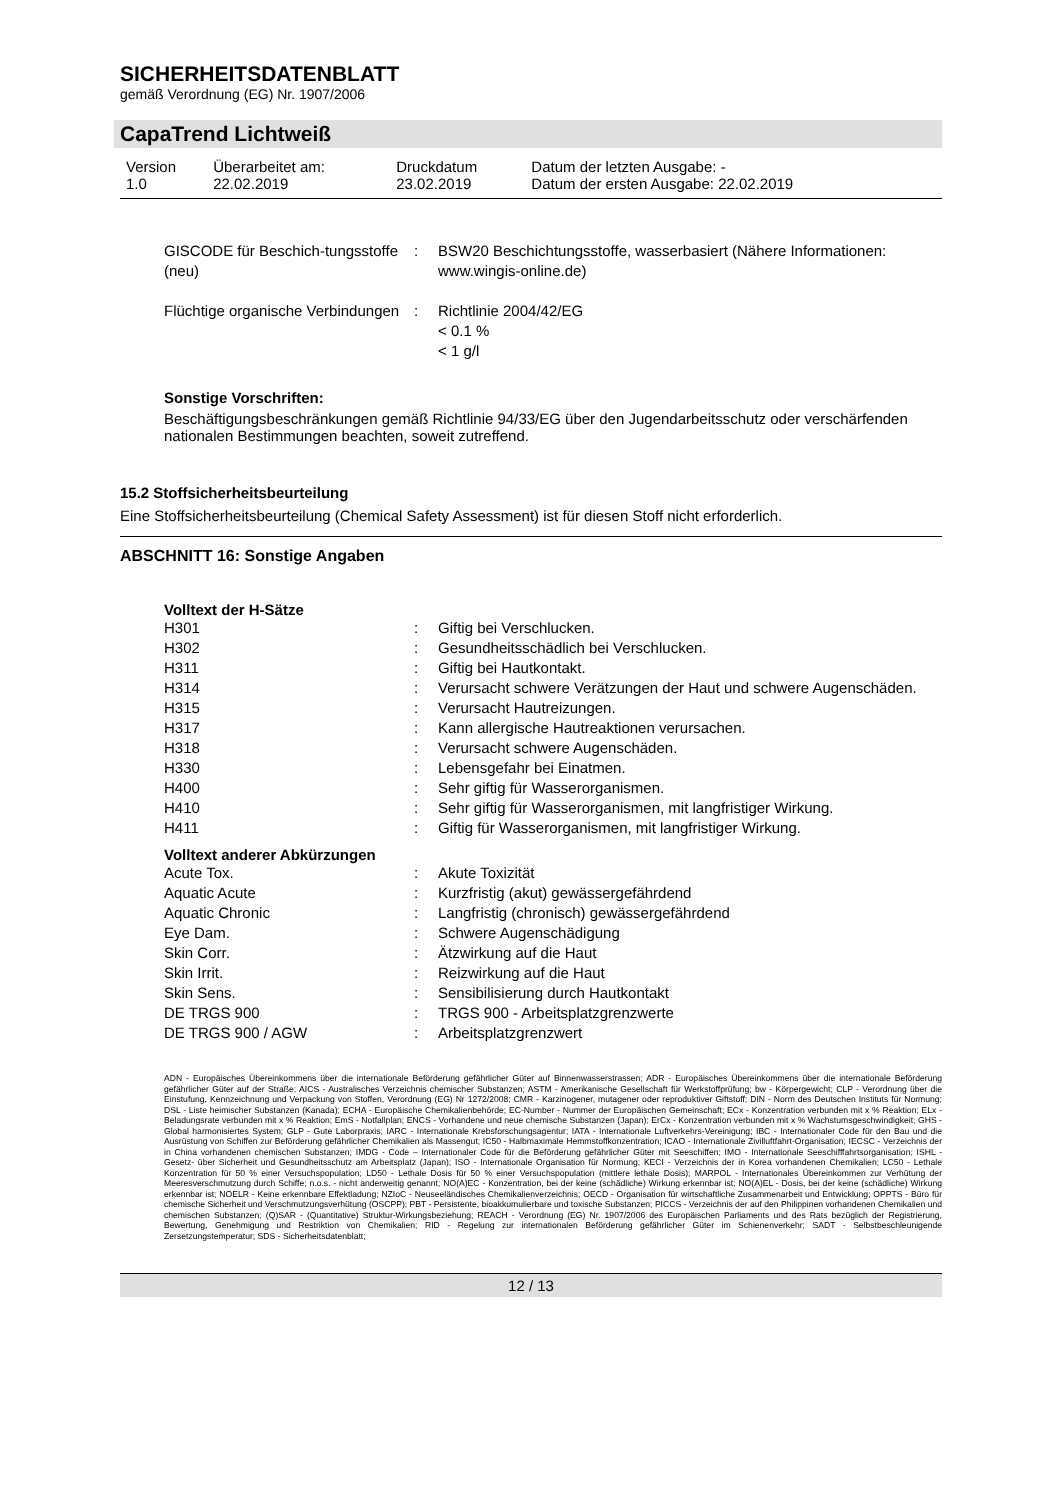SICHERHEITSDATENBLATT
gemäß Verordnung (EG) Nr. 1907/2006
CapaTrend Lichtweiß
| Version 1.0 | Überarbeitet am: 22.02.2019 | Druckdatum 23.02.2019 | Datum der letzten Ausgabe: - Datum der ersten Ausgabe: 22.02.2019 |
| GISCODE für Beschich-tungsstoffe (neu) | : | BSW20 Beschichtungsstoffe, wasserbasiert (Nähere Informationen: www.wingis-online.de) |
| Flüchtige organische Verbindungen | : | Richtlinie 2004/42/EG < 0.1 % < 1 g/l |
Sonstige Vorschriften:
Beschäftigungsbeschränkungen gemäß Richtlinie 94/33/EG über den Jugendarbeitsschutz oder verschärfenden nationalen Bestimmungen beachten, soweit zutreffend.
15.2 Stoffsicherheitsbeurteilung
Eine Stoffsicherheitsbeurteilung (Chemical Safety Assessment) ist für diesen Stoff nicht erforderlich.
ABSCHNITT 16: Sonstige Angaben
Volltext der H-Sätze
| H301 | : | Giftig bei Verschlucken. |
| H302 | : | Gesundheitsschädlich bei Verschlucken. |
| H311 | : | Giftig bei Hautkontakt. |
| H314 | : | Verursacht schwere Verätzungen der Haut und schwere Augenschäden. |
| H315 | : | Verursacht Hautreizungen. |
| H317 | : | Kann allergische Hautreaktionen verursachen. |
| H318 | : | Verursacht schwere Augenschäden. |
| H330 | : | Lebensgefahr bei Einatmen. |
| H400 | : | Sehr giftig für Wasserorganismen. |
| H410 | : | Sehr giftig für Wasserorganismen, mit langfristiger Wirkung. |
| H411 | : | Giftig für Wasserorganismen, mit langfristiger Wirkung. |
Volltext anderer Abkürzungen
| Acute Tox. | : | Akute Toxizität |
| Aquatic Acute | : | Kurzfristig (akut) gewässergefährdend |
| Aquatic Chronic | : | Langfristig (chronisch) gewässergefährdend |
| Eye Dam. | : | Schwere Augenschädigung |
| Skin Corr. | : | Ätzwirkung auf die Haut |
| Skin Irrit. | : | Reizwirkung auf die Haut |
| Skin Sens. | : | Sensibilisierung durch Hautkontakt |
| DE TRGS 900 | : | TRGS 900 - Arbeitsplatzgrenzwerte |
| DE TRGS 900 / AGW | : | Arbeitsplatzgrenzwert |
ADN - Europäisches Übereinkommens über die internationale Beförderung gefährlicher Güter auf Binnenwasserstrassen; ADR - Europäisches Übereinkommens über die internationale Beförderung gefährlicher Güter auf der Straße; AICS - Australisches Verzeichnis chemischer Substanzen; ASTM - Amerikanische Gesellschaft für Werkstoffprüfung; bw - Körpergewicht; CLP - Verordnung über die Einstufung, Kennzeichnung und Verpackung von Stoffen, Verordnung (EG) Nr 1272/2008; CMR - Karzinogener, mutagener oder reproduktiver Giftstoff; DIN - Norm des Deutschen Instituts für Normung; DSL - Liste heimischer Substanzen (Kanada); ECHA - Europäische Chemikalienbehörde; EC-Number - Nummer der Europäischen Gemeinschaft; ECx - Konzentration verbunden mit x % Reaktion; ELx - Beladungsrate verbunden mit x % Reaktion; EmS - Notfallplan; ENCS - Vorhandene und neue chemische Substanzen (Japan); ErCx - Konzentration verbunden mit x % Wachstumsgeschwindigkeit; GHS - Global harmonisiertes System; GLP - Gute Laborpraxis; IARC - Internationale Krebsforschungsagentur; IATA - Internationale Luftverkehrs-Vereinigung; IBC - Internationaler Code für den Bau und die Ausrüstung von Schiffen zur Beförderung gefährlicher Chemikalien als Massengut; IC50 - Halbmaximale Hemmstoffkonzentration; ICAO - Internationale Zivilluftfahrt-Organisation; IECSC - Verzeichnis der in China vorhandenen chemischen Substanzen; IMDG - Code – Internationaler Code für die Beförderung gefährlicher Güter mit Seeschiffen; IMO - Internationale Seeschifffahrtsorganisation; ISHL - Gesetz- über Sicherheit und Gesundheitsschutz am Arbeitsplatz (Japan); ISO - Internationale Organisation für Normung; KECI - Verzeichnis der in Korea vorhandenen Chemikalien; LC50 - Lethale Konzentration für 50 % einer Versuchspopulation; LD50 - Lethale Dosis für 50 % einer Versuchspopulation (mittlere lethale Dosis); MARPOL - Internationales Übereinkommen zur Verhütung der Meeresverschmutzung durch Schiffe; n.o.s. - nicht anderweitig genannt; NO(A)EC - Konzentration, bei der keine (schädliche) Wirkung erkennbar ist; NO(A)EL - Dosis, bei der keine (schädliche) Wirkung erkennbar ist; NOELR - Keine erkennbare Effektladung; NZIoC - Neuseeländisches Chemikalienverzeichnis; OECD - Organisation für wirtschaftliche Zusammenarbeit und Entwicklung; OPPTS - Büro für chemische Sicherheit und Verschmutzungsverhütung (OSCPP); PBT - Persistente, bioakkumulierbare und toxische Substanzen; PICCS - Verzeichnis der auf den Philippinen vorhandenen Chemikalien und chemischen Substanzen; (Q)SAR - (Quantitative) Struktur-Wirkungsbeziehung; REACH - Verordnung (EG) Nr. 1907/2006 des Europäischen Parliaments und des Rats bezüglich der Registrierung, Bewertung, Genehmigung und Restriktion von Chemikalien; RID - Regelung zur internationalen Beförderung gefährlicher Güter im Schienenverkehr; SADT - Selbstbeschleunigende Zersetzungstemperatur; SDS - Sicherheitsdatenblatt;
12 / 13